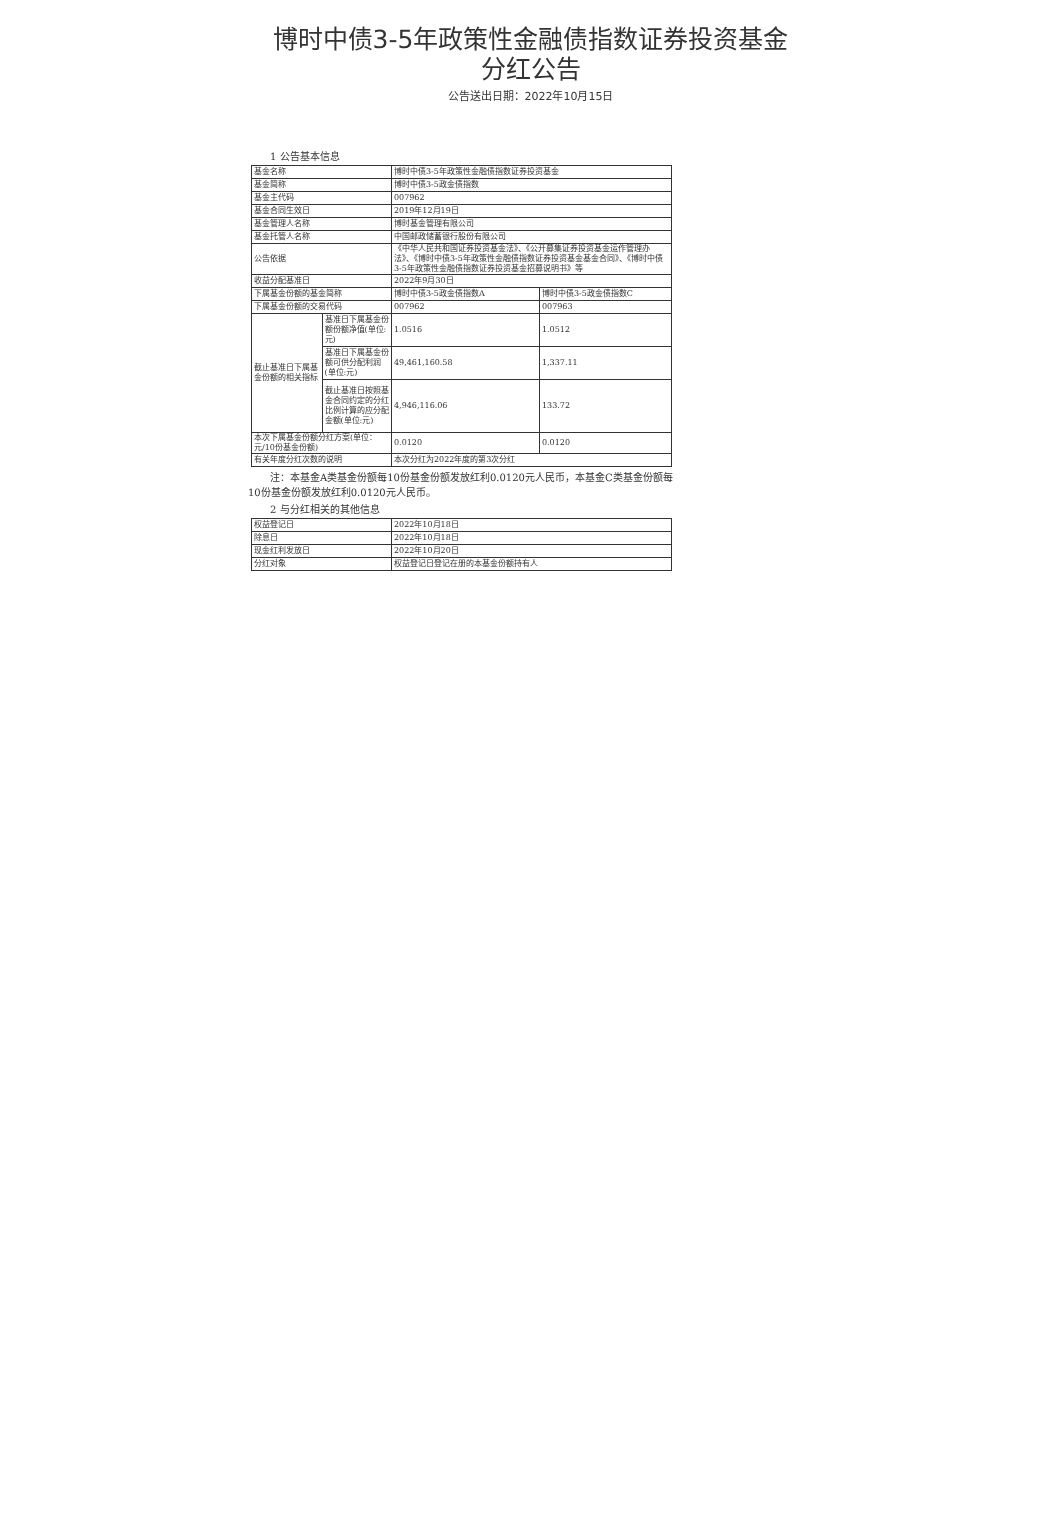博时中债3-5年政策性金融债指数证券投资基金
分红公告
公告送出日期：2022年10月15日
1 公告基本信息
| 基金名称 | | 博时中债3-5年政策性金融债指数证券投资基金 | |
| 基金简称 | | 博时中债3-5政金债指数 | |
| 基金主代码 | | 007962 | |
| 基金合同生效日 | | 2019年12月19日 | |
| 基金管理人名称 | | 博时基金管理有限公司 | |
| 基金托管人名称 | | 中国邮政储蓄银行股份有限公司 | |
| 公告依据 | | 《中华人民共和国证券投资基金法》、《公开募集证券投资基金运作管理办法》、《博时中债3-5年政策性金融债指数证券投资基金基金合同》、《博时中债3-5年政策性金融债指数证券投资基金招募说明书》等 | |
| 收益分配基准日 | | 2022年9月30日 | |
| 下属基金份额的基金简称 | | 博时中债3-5政金债指数A | 博时中债3-5政金债指数C |
| 下属基金份额的交易代码 | | 007962 | 007963 |
| 截止基准日下属基金份额的相关指标 | 基准日下属基金份额份额净值(单位:元) | 1.0516 | 1.0512 |
| | 基准日下属基金份额可供分配利润(单位:元) | 49,461,160.58 | 1,337.11 |
| | 截止基准日按照基金合同约定的分红比例计算的应分配金额(单位:元) | 4,946,116.06 | 133.72 |
| 本次下属基金份额分红方案(单位：元/10份基金份额) | | 0.0120 | 0.0120 |
| 有关年度分红次数的说明 | | 本次分红为2022年度的第3次分红 | |
注：本基金A类基金份额每10份基金份额发放红利0.0120元人民币，本基金C类基金份额每10份基金份额发放红利0.0120元人民币。
2 与分红相关的其他信息
| 权益登记日 | 2022年10月18日 |
| 除息日 | 2022年10月18日 |
| 现金红利发放日 | 2022年10月20日 |
| 分红对象 | 权益登记日登记在册的本基金份额持有人 |